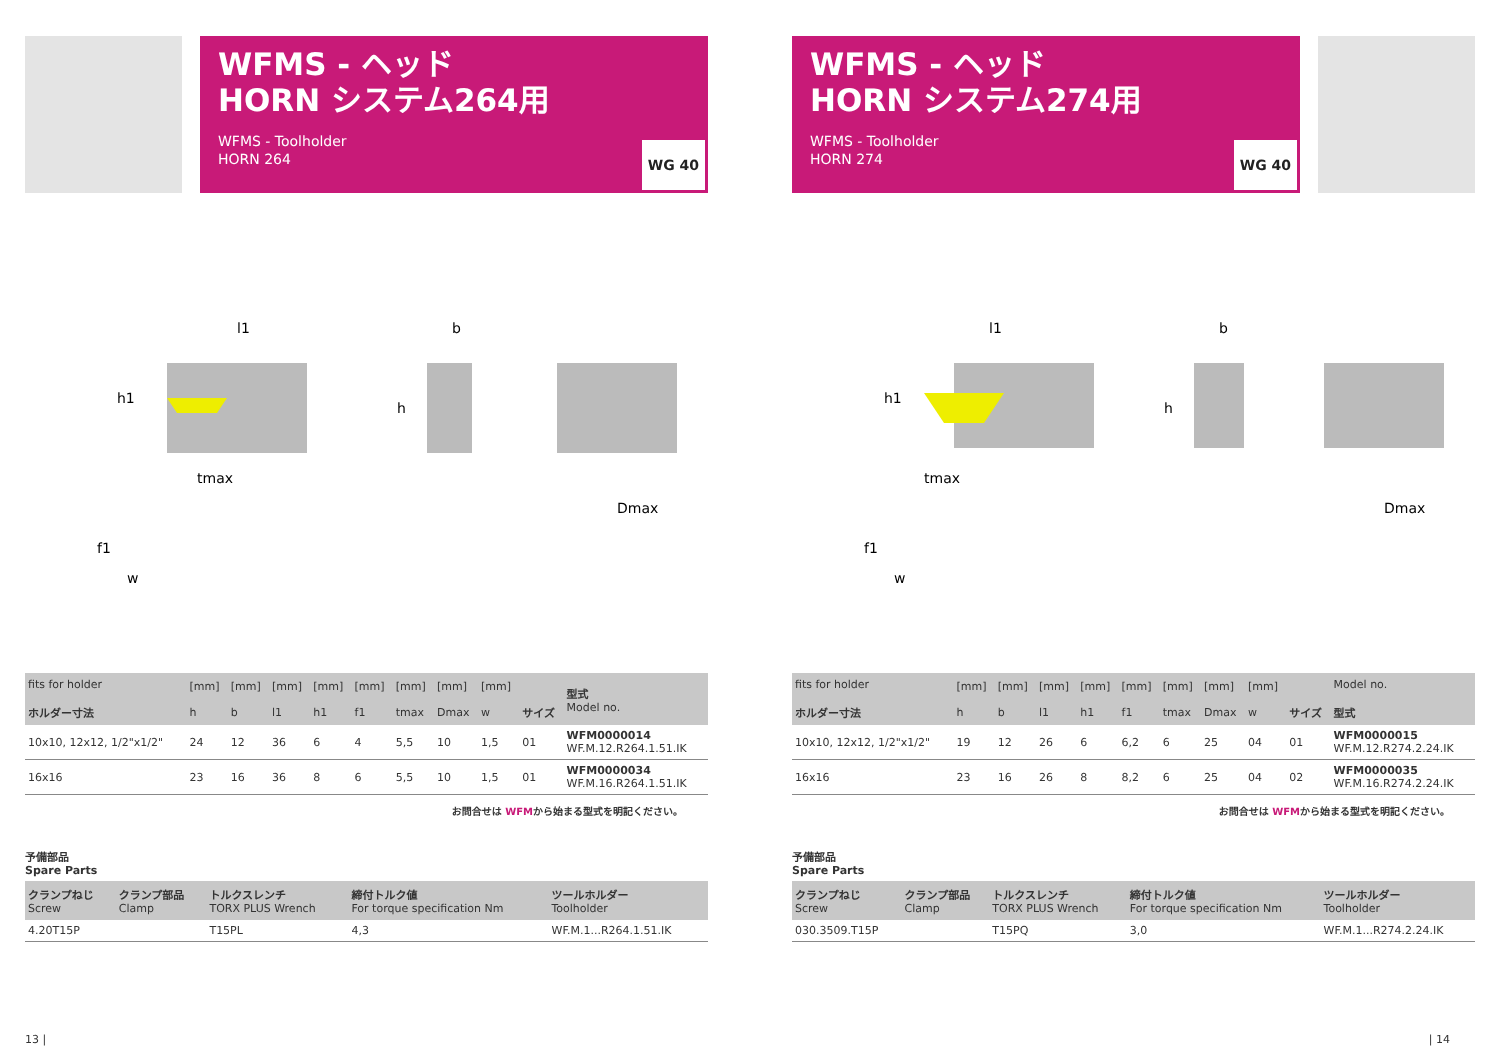WFMS - ヘッド
HORN システム264用
WFMS - Toolholder
HORN 264
WG 40
l1
b
h1
h
tmax
Dmax
f1
w
| fits for holder ホルダー寸法 | [mm] h | [mm] b | [mm] l1 | [mm] h1 | [mm] f1 | [mm] tmax | [mm] Dmax | [mm] w | サイズ | 型式 Model no. |
| --- | --- | --- | --- | --- | --- | --- | --- | --- | --- | --- |
| 10x10, 12x12, 1/2"x1/2" | 24 | 12 | 36 | 6 | 4 | 5,5 | 10 | 1,5 | 01 | WFM0000014 WF.M.12.R264.1.51.IK |
| 16x16 | 23 | 16 | 36 | 8 | 6 | 5,5 | 10 | 1,5 | 01 | WFM0000034 WF.M.16.R264.1.51.IK |
お問合せは WFMから始まる型式を明記ください。
予備部品
Spare Parts
| クランプねじ Screw | クランプ部品 Clamp | トルクスレンチ TORX PLUS Wrench | 締付トルク値 For torque specification Nm | ツールホルダー Toolholder |
| --- | --- | --- | --- | --- |
| 4.20T15P | | T15PL | 4,3 | WF.M.1...R264.1.51.IK |
13 |
WFMS - ヘッド
HORN システム274用
WFMS - Toolholder
HORN 274
WG 40
l1
b
h1
h
tmax
Dmax
f1
w
| fits for holder ホルダー寸法 | [mm] h | [mm] b | [mm] l1 | [mm] h1 | [mm] f1 | [mm] tmax | [mm] Dmax | [mm] w | サイズ | Model no. 型式 |
| --- | --- | --- | --- | --- | --- | --- | --- | --- | --- | --- |
| 10x10, 12x12, 1/2"x1/2" | 19 | 12 | 26 | 6 | 6,2 | 6 | 25 | 04 | 01 | WFM0000015 WF.M.12.R274.2.24.IK |
| 16x16 | 23 | 16 | 26 | 8 | 8,2 | 6 | 25 | 04 | 02 | WFM0000035 WF.M.16.R274.2.24.IK |
お問合せは WFMから始まる型式を明記ください。
予備部品
Spare Parts
| クランプねじ Screw | クランプ部品 Clamp | トルクスレンチ TORX PLUS Wrench | 締付トルク値 For torque specification Nm | ツールホルダー Toolholder |
| --- | --- | --- | --- | --- |
| 030.3509.T15P | | T15PQ | 3,0 | WF.M.1...R274.2.24.IK |
| 14